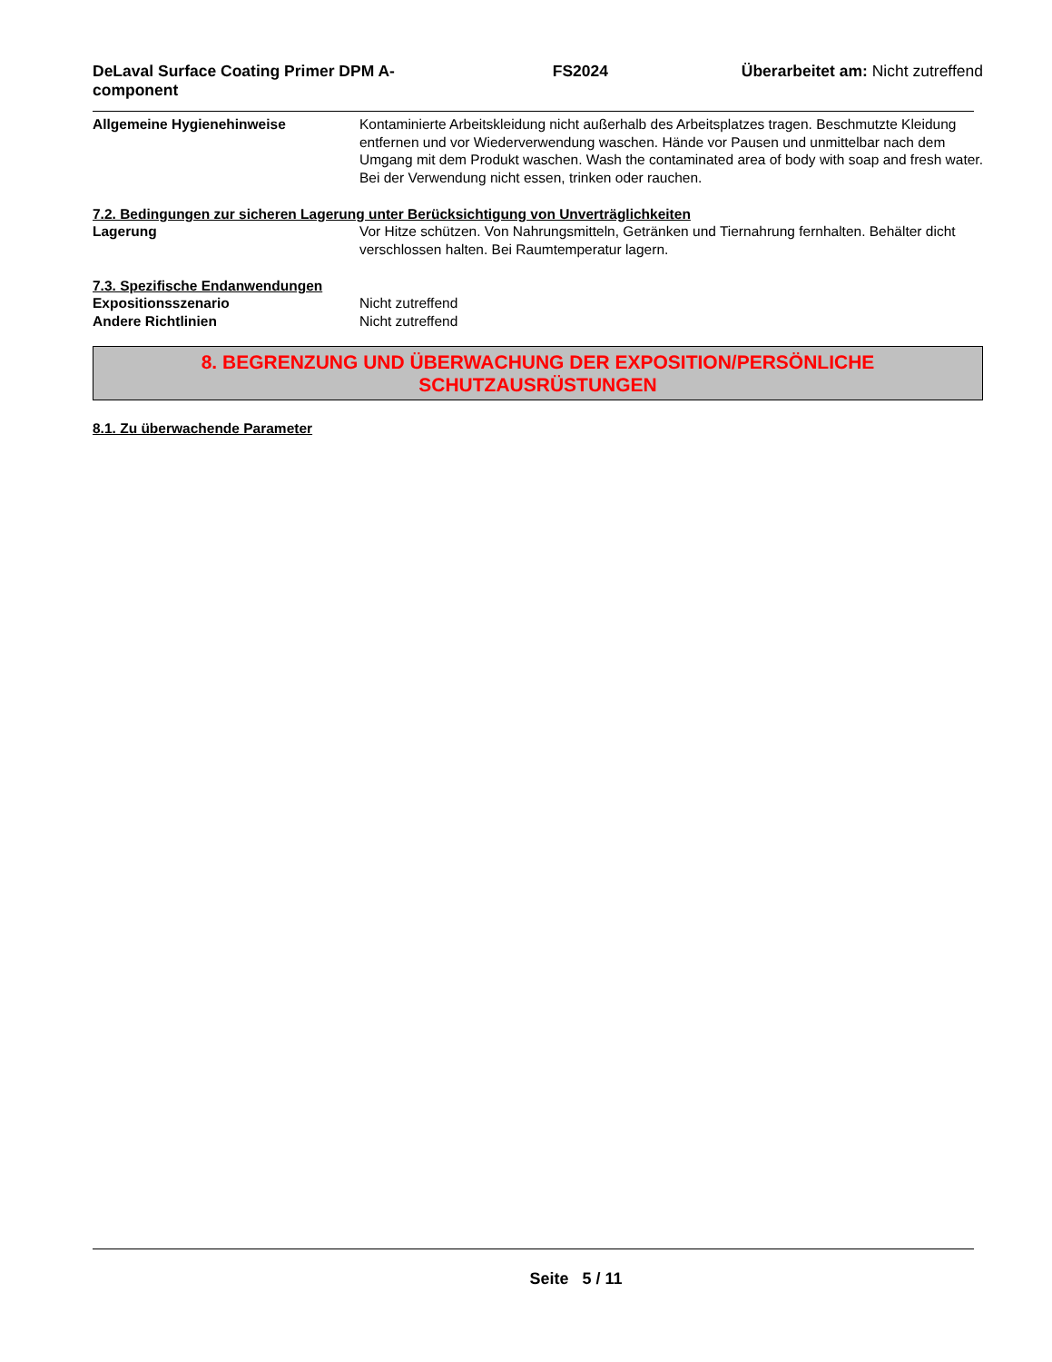DeLaval Surface Coating Primer DPM A-component
FS2024 Überarbeitet am: Nicht zutreffend
Allgemeine Hygienehinweise Kontaminierte Arbeitskleidung nicht außerhalb des Arbeitsplatzes tragen. Beschmutzte Kleidung entfernen und vor Wiederverwendung waschen. Hände vor Pausen und unmittelbar nach dem Umgang mit dem Produkt waschen. Wash the contaminated area of body with soap and fresh water. Bei der Verwendung nicht essen, trinken oder rauchen.
7.2. Bedingungen zur sicheren Lagerung unter Berücksichtigung von Unverträglichkeiten
Lagerung Vor Hitze schützen. Von Nahrungsmitteln, Getränken und Tiernahrung fernhalten. Behälter dicht verschlossen halten. Bei Raumtemperatur lagern.
7.3. Spezifische Endanwendungen
Expositionsszenario Nicht zutreffend
Andere Richtlinien Nicht zutreffend
8. BEGRENZUNG UND ÜBERWACHUNG DER EXPOSITION/PERSÖNLICHE
SCHUTZAUSRÜSTUNGEN
8.1. Zu überwachende Parameter
Seite 5 / 11